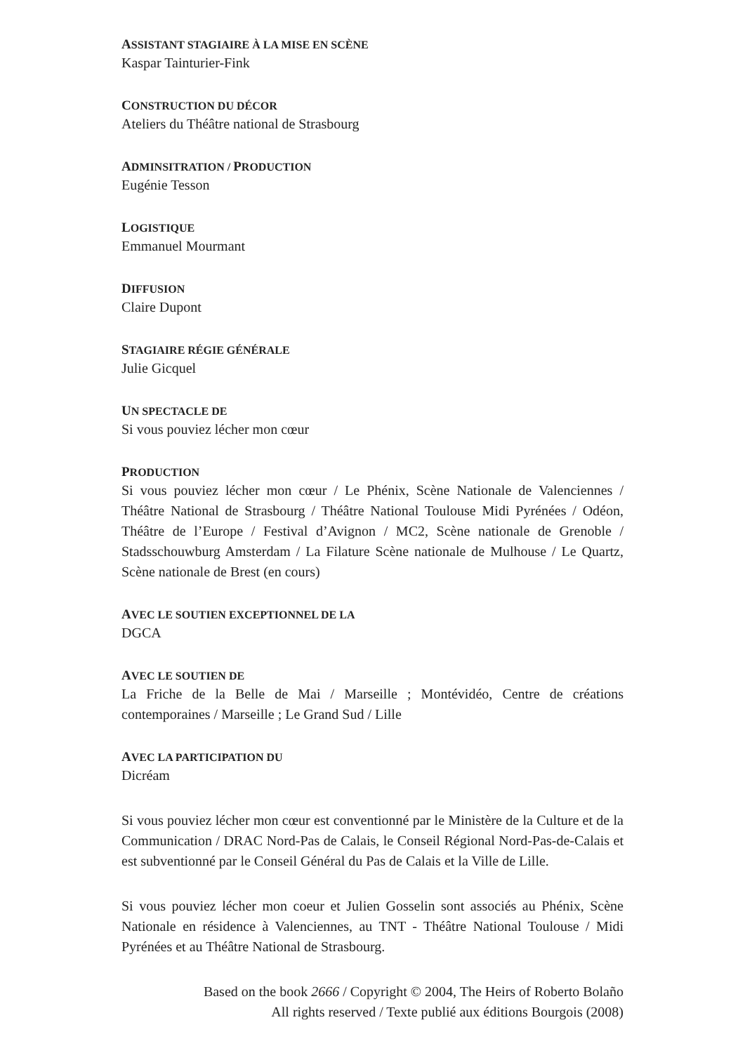ASSISTANT STAGIAIRE À LA MISE EN SCÈNE
Kaspar Tainturier-Fink
CONSTRUCTION DU DÉCOR
Ateliers du Théâtre national de Strasbourg
ADMINSITRATION / PRODUCTION
Eugénie Tesson
LOGISTIQUE
Emmanuel Mourmant
DIFFUSION
Claire Dupont
STAGIAIRE RÉGIE GÉNÉRALE
Julie Gicquel
UN SPECTACLE DE
Si vous pouviez lécher mon cœur
PRODUCTION
Si vous pouviez lécher mon cœur / Le Phénix, Scène Nationale de Valenciennes / Théâtre National de Strasbourg / Théâtre National Toulouse Midi Pyrénées / Odéon, Théâtre de l’Europe / Festival d’Avignon / MC2, Scène nationale de Grenoble / Stadsschouwburg Amsterdam / La Filature Scène nationale de Mulhouse / Le Quartz, Scène nationale de Brest (en cours)
AVEC LE SOUTIEN EXCEPTIONNEL DE LA
DGCA
AVEC LE SOUTIEN DE
La Friche de la Belle de Mai / Marseille ; Montévidéo, Centre de créations contemporaines / Marseille ; Le Grand Sud / Lille
AVEC LA PARTICIPATION DU
Dicréam
Si vous pouviez lécher mon cœur est conventionné par le Ministère de la Culture et de la Communication / DRAC Nord-Pas de Calais, le Conseil Régional Nord-Pas-de-Calais et est subventionné par le Conseil Général du Pas de Calais et la Ville de Lille.
Si vous pouviez lécher mon coeur et Julien Gosselin sont associés au Phénix, Scène Nationale en résidence à Valenciennes, au TNT - Théâtre National Toulouse / Midi Pyrénées et au Théâtre National de Strasbourg.
Based on the book 2666 / Copyright © 2004, The Heirs of Roberto Bolaño
All rights reserved / Texte publié aux éditions Bourgois (2008)